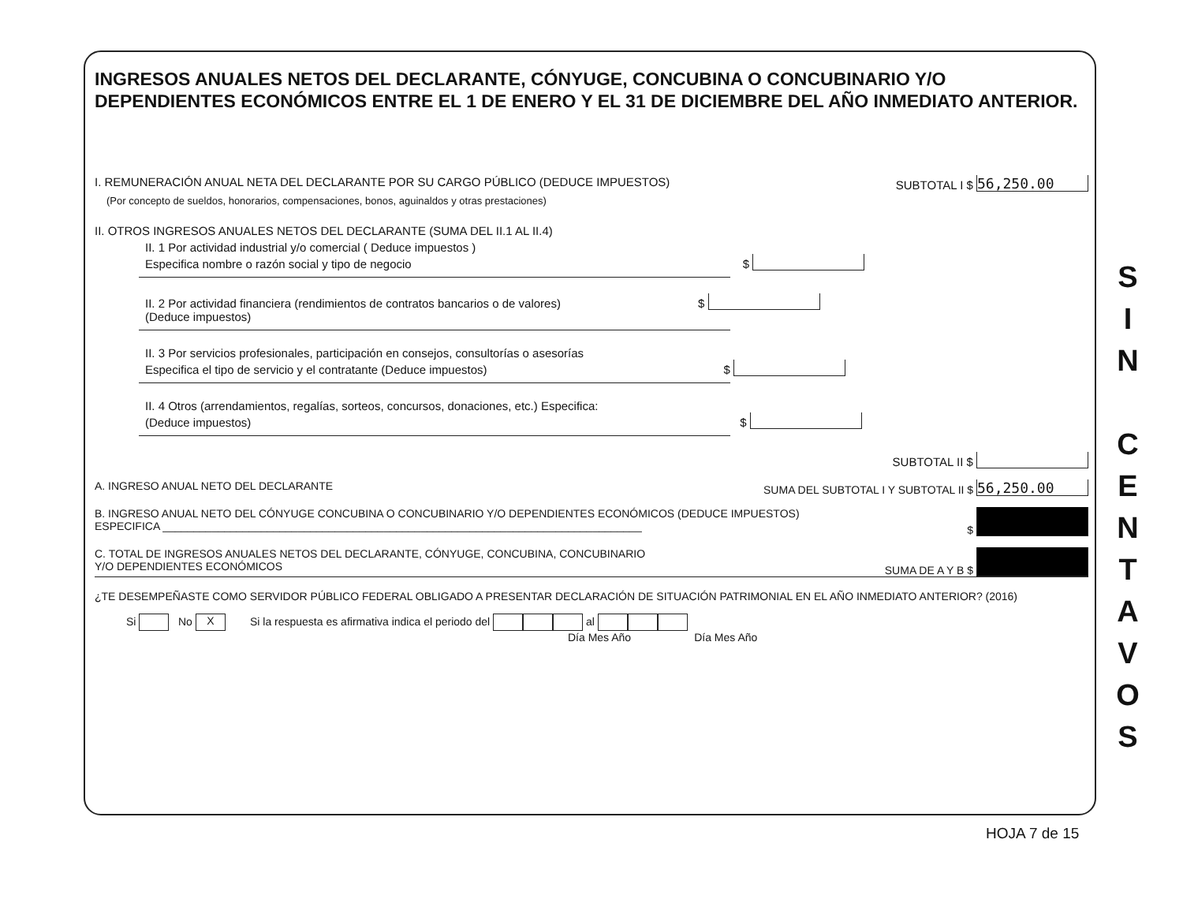INGRESOS ANUALES NETOS DEL DECLARANTE, CÓNYUGE, CONCUBINA O CONCUBINARIO Y/O DEPENDIENTES ECONÓMICOS ENTRE EL 1 DE ENERO Y EL 31 DE DICIEMBRE DEL AÑO INMEDIATO ANTERIOR.
I. REMUNERACIÓN ANUAL NETA DEL DECLARANTE POR SU CARGO PÚBLICO (DEDUCE IMPUESTOS) SUBTOTAL I $ 56,250.00
(Por concepto de sueldos, honorarios, compensaciones, bonos, aguinaldos y otras prestaciones)
II. OTROS INGRESOS ANUALES NETOS DEL DECLARANTE (SUMA DEL II.1 AL II.4)
II. 1 Por actividad industrial y/o comercial ( Deduce impuestos )
Especifica nombre o razón social y tipo de negocio $
II. 2 Por actividad financiera (rendimientos de contratos bancarios o de valores) $
(Deduce impuestos)
II. 3 Por servicios profesionales, participación en consejos, consultorías o asesorías
Especifica el tipo de servicio y el contratante (Deduce impuestos) $
II. 4 Otros (arrendamientos, regalías, sorteos, concursos, donaciones, etc.) Especifica:
(Deduce impuestos) $
SUBTOTAL II $
A. INGRESO ANUAL NETO DEL DECLARANTE SUMA DEL SUBTOTAL I Y SUBTOTAL II $ 56,250.00
B. INGRESO ANUAL NETO DEL CÓNYUGE CONCUBINA O CONCUBINARIO Y/O DEPENDIENTES ECONÓMICOS (DEDUCE IMPUESTOS)
ESPECIFICA ______________________________________________________________________________ $
C. TOTAL DE INGRESOS ANUALES NETOS DEL DECLARANTE, CÓNYUGE, CONCUBINA, CONCUBINARIO
Y/O DEPENDIENTES ECONÓMICOS SUMA DE A Y B $
¿TE DESEMPEÑASTE COMO SERVIDOR PÚBLICO FEDERAL OBLIGADO A PRESENTAR DECLARACIÓN DE SITUACIÓN PATRIMONIAL EN EL AÑO INMEDIATO ANTERIOR? (2016)
Si No X Si la respuesta es afirmativa indica el periodo del al
Día Mes Año Día Mes Año
S
I
N
C
E
N
T
A
V
O
S
HOJA 7 de 15